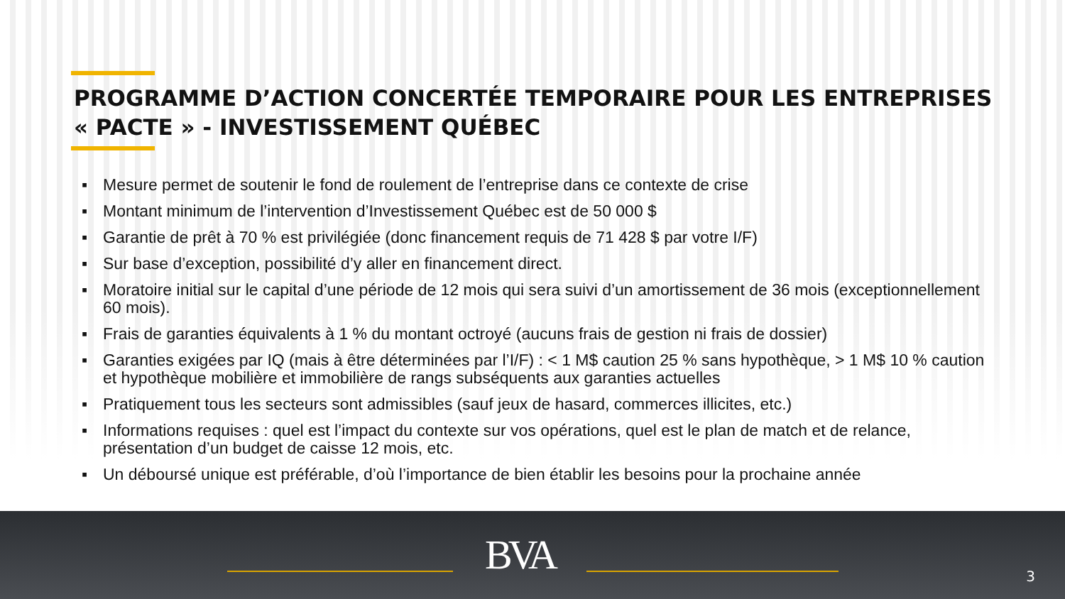PROGRAMME D’ACTION CONCERTÉE TEMPORAIRE POUR LES ENTREPRISES
« PACTE » - INVESTISSEMENT QUÉBEC
▪ Mesure permet de soutenir le fond de roulement de l’entreprise dans ce contexte de crise
▪ Montant minimum de l’intervention d’Investissement Québec est de 50 000 $
▪ Garantie de prêt à 70 % est privilégiée (donc financement requis de 71 428 $ par votre I/F)
▪ Sur base d’exception, possibilité d’y aller en financement direct.
▪ Moratoire initial sur le capital d’une période de 12 mois qui sera suivi d’un amortissement de 36 mois (exceptionnellement 60 mois).
▪ Frais de garanties équivalents à 1 % du montant octroyé (aucuns frais de gestion ni frais de dossier)
▪ Garanties exigées par IQ (mais à être déterminées par l’I/F) : < 1 M$ caution 25 % sans hypothèque, > 1 M$ 10 % caution et hypothèque mobilière et immobilière de rangs subséquents aux garanties actuelles
▪ Pratiquement tous les secteurs sont admissibles (sauf jeux de hasard, commerces illicites, etc.)
▪ Informations requises : quel est l’impact du contexte sur vos opérations, quel est le plan de match et de relance, présentation d’un budget de caisse 12 mois, etc.
▪ Un déboursé unique est préférable, d’où l’importance de bien établir les besoins pour la prochaine année
BVA 3